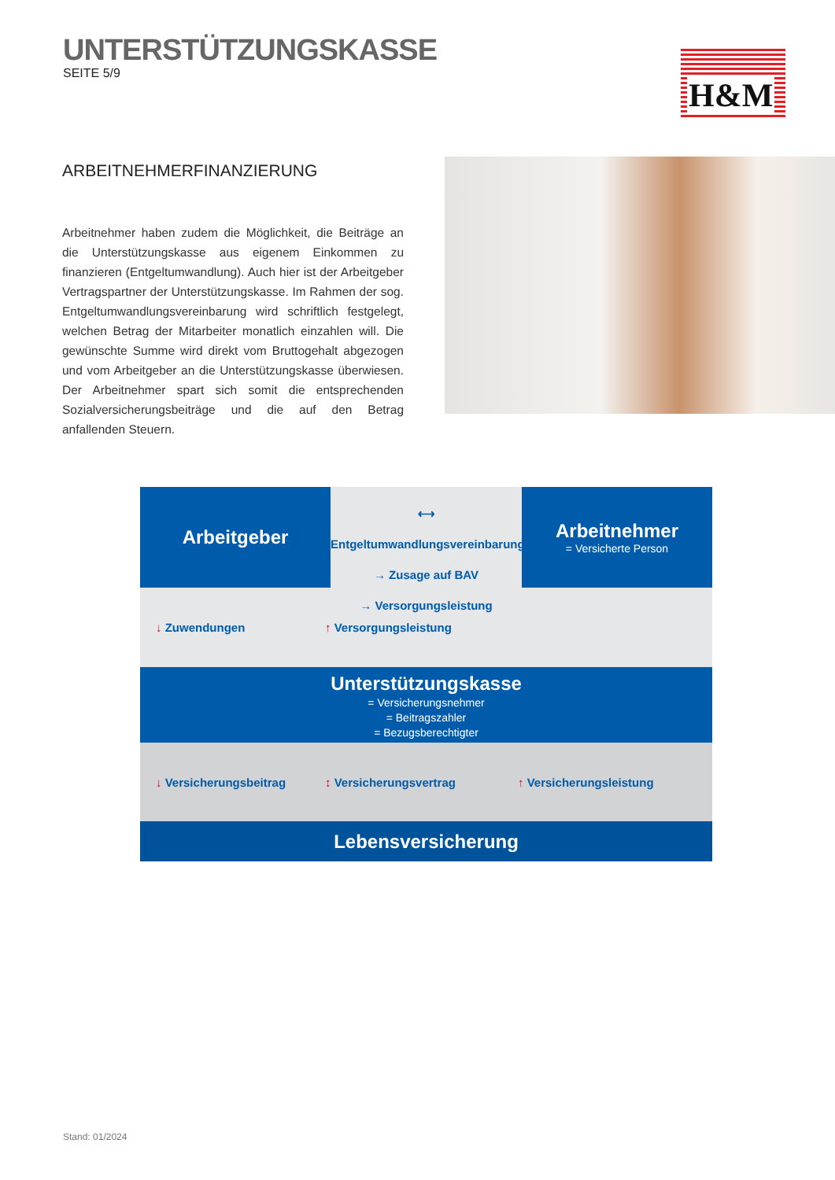UNTERSTÜTZUNGSKASSE
SEITE 5/9
H&M
ARBEITNEHMERFINANZIERUNG
Arbeitnehmer haben zudem die Möglichkeit, die Beiträge an die Unterstützungskasse aus eigenem Einkommen zu finanzieren (Entgeltumwandlung). Auch hier ist der Arbeitgeber Vertragspartner der Unterstützungskasse. Im Rahmen der sog. Entgeltumwandlungsvereinbarung wird schriftlich festgelegt, welchen Betrag der Mitarbeiter monatlich einzahlen will. Die gewünschte Summe wird direkt vom Bruttogehalt abgezogen und vom Arbeitgeber an die Unterstützungskasse überwiesen. Der Arbeitnehmer spart sich somit die entsprechenden Sozialversicherungsbeiträge und die auf den Betrag anfallenden Steuern.
Arbeitgeber
⟷ Entgeltumwandlungsvereinbarung
→ Zusage auf BAV
→ Versorgungsleistung
Arbeitnehmer
= Versicherte Person
↓ Zuwendungen ↑ Versorgungsleistung
Unterstützungskasse
= Versicherungsnehmer
= Beitragszahler
= Bezugsberechtigter
↓ Versicherungsbeitrag ↕ Versicherungsvertrag ↑ Versicherungsleistung
Lebensversicherung
Stand: 01/2024